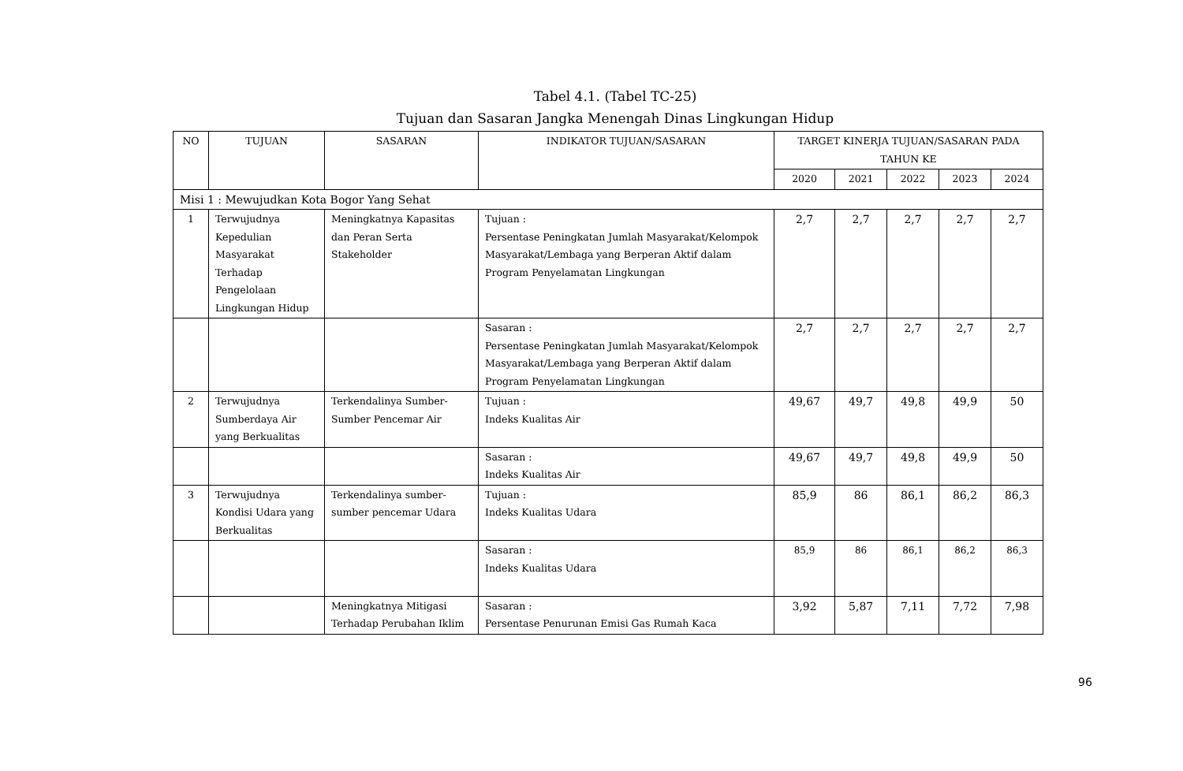Tabel 4.1. (Tabel TC-25)
Tujuan dan Sasaran Jangka Menengah Dinas Lingkungan Hidup
| NO | TUJUAN | SASARAN | INDIKATOR TUJUAN/SASARAN | TARGET KINERJA TUJUAN/SASARAN PADA TAHUN KE | | | | |
| --- | --- | --- | --- | --- | --- | --- | --- | --- |
| | | | | 2020 | 2021 | 2022 | 2023 | 2024 |
| Misi 1 : Mewujudkan Kota Bogor Yang Sehat | | | | | | | | |
| 1 | Terwujudnya Kepedulian Masyarakat Terhadap Pengelolaan Lingkungan Hidup | Meningkatnya Kapasitas dan Peran Serta Stakeholder | Tujuan : Persentase Peningkatan Jumlah Masyarakat/Kelompok Masyarakat/Lembaga yang Berperan Aktif dalam Program Penyelamatan Lingkungan | 2,7 | 2,7 | 2,7 | 2,7 | 2,7 |
| | | | Sasaran : Persentase Peningkatan Jumlah Masyarakat/Kelompok Masyarakat/Lembaga yang Berperan Aktif dalam Program Penyelamatan Lingkungan | 2,7 | 2,7 | 2,7 | 2,7 | 2,7 |
| 2 | Terwujudnya Sumberdaya Air yang Berkualitas | Terkendalinya Sumber-Sumber Pencemar Air | Tujuan : Indeks Kualitas Air | 49,67 | 49,7 | 49,8 | 49,9 | 50 |
| | | | Sasaran : Indeks Kualitas Air | 49,67 | 49,7 | 49,8 | 49,9 | 50 |
| 3 | Terwujudnya Kondisi Udara yang Berkualitas | Terkendalinya sumber-sumber pencemar Udara | Tujuan : Indeks Kualitas Udara | 85,9 | 86 | 86,1 | 86,2 | 86,3 |
| | | | Sasaran : Indeks Kualitas Udara | 85,9 | 86 | 86,1 | 86,2 | 86,3 |
| | | Meningkatnya Mitigasi Terhadap Perubahan Iklim | Sasaran : Persentase Penurunan Emisi Gas Rumah Kaca | 3,92 | 5,87 | 7,11 | 7,72 | 7,98 |
96